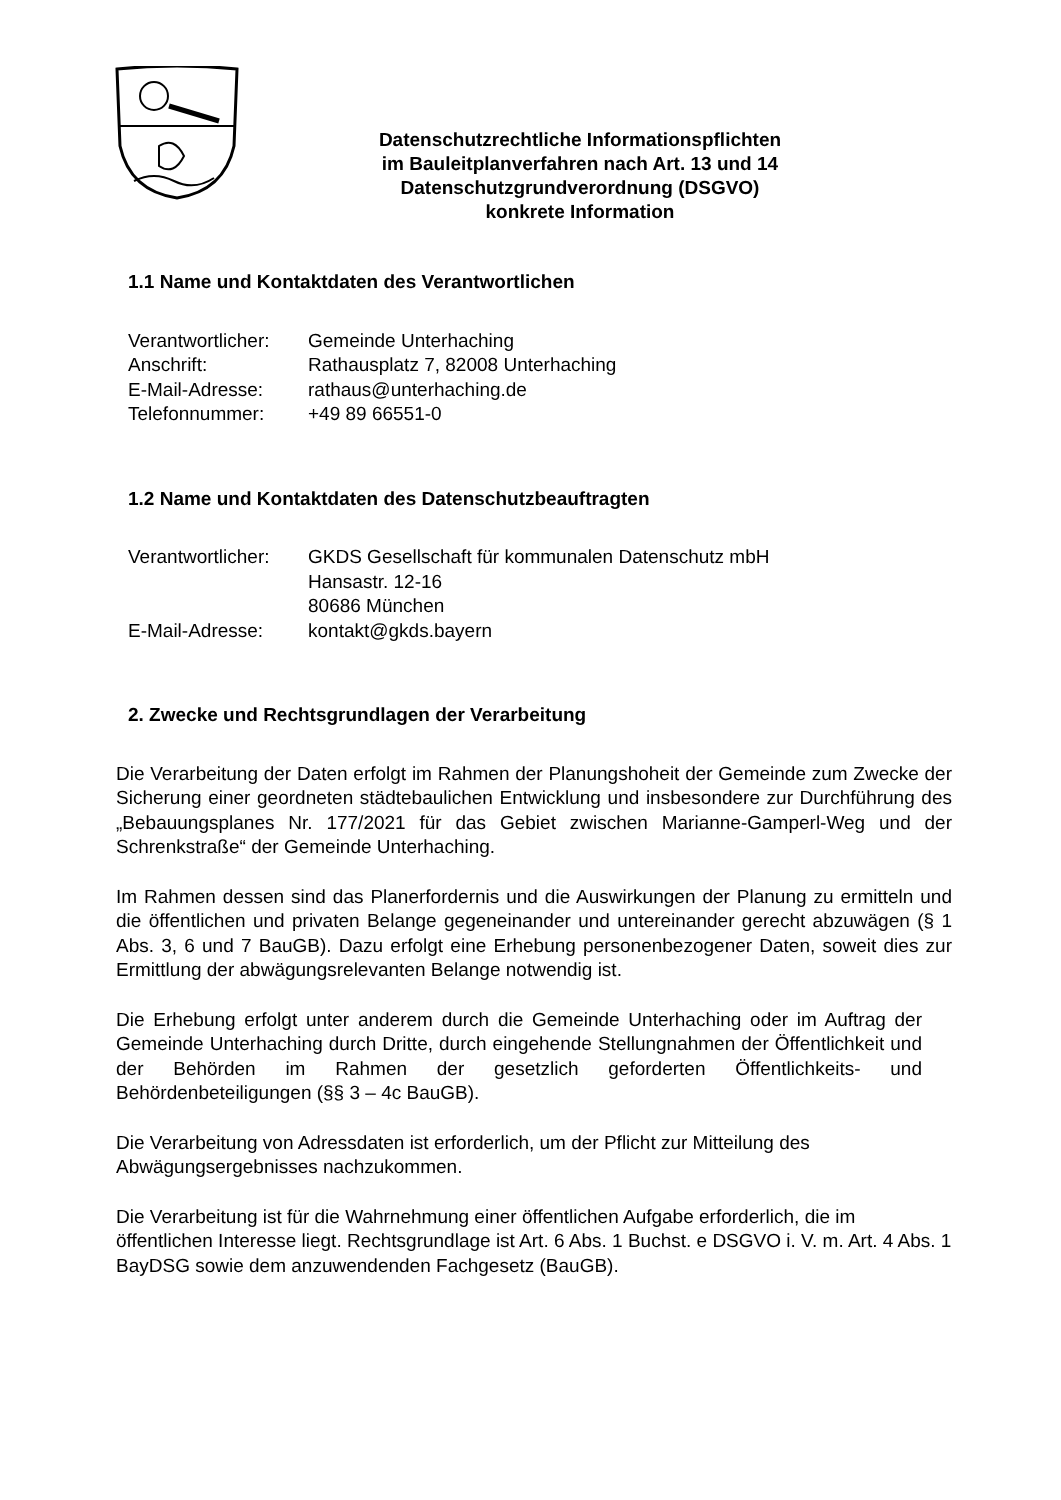Datenschutzrechtliche Informationspflichten
im Bauleitplanverfahren nach Art. 13 und 14
Datenschutzgrundverordnung (DSGVO)
konkrete Information
1.1 Name und Kontaktdaten des Verantwortlichen
Verantwortlicher: Gemeinde Unterhaching
Anschrift: Rathausplatz 7, 82008 Unterhaching
E-Mail-Adresse: rathaus@unterhaching.de
Telefonnummer: +49 89 66551-0
1.2 Name und Kontaktdaten des Datenschutzbeauftragten
Verantwortlicher: GKDS Gesellschaft für kommunalen Datenschutz mbH
Hansastr. 12-16
80686 München
E-Mail-Adresse: kontakt@gkds.bayern
2. Zwecke und Rechtsgrundlagen der Verarbeitung
Die Verarbeitung der Daten erfolgt im Rahmen der Planungshoheit der Gemeinde zum Zwecke der Sicherung einer geordneten städtebaulichen Entwicklung und insbesondere zur Durchführung des „Bebauungsplanes Nr. 177/2021 für das Gebiet zwischen Marianne-Gamperl-Weg und der Schrenkstraße“ der Gemeinde Unterhaching.
Im Rahmen dessen sind das Planerfordernis und die Auswirkungen der Planung zu ermitteln und die öffentlichen und privaten Belange gegeneinander und untereinander gerecht abzuwägen (§ 1 Abs. 3, 6 und 7 BauGB). Dazu erfolgt eine Erhebung personenbezogener Daten, soweit dies zur Ermittlung der abwägungsrelevanten Belange notwendig ist.
Die Erhebung erfolgt unter anderem durch die Gemeinde Unterhaching oder im Auftrag der Gemeinde Unterhaching durch Dritte, durch eingehende Stellungnahmen der Öffentlichkeit und der Behörden im Rahmen der gesetzlich geforderten Öffentlichkeits- und Behördenbeteiligungen (§§ 3 – 4c BauGB).
Die Verarbeitung von Adressdaten ist erforderlich, um der Pflicht zur Mitteilung des Abwägungsergebnisses nachzukommen.
Die Verarbeitung ist für die Wahrnehmung einer öffentlichen Aufgabe erforderlich, die im öffentlichen Interesse liegt. Rechtsgrundlage ist Art. 6 Abs. 1 Buchst. e DSGVO i. V. m. Art. 4 Abs. 1 BayDSG sowie dem anzuwendenden Fachgesetz (BauGB).